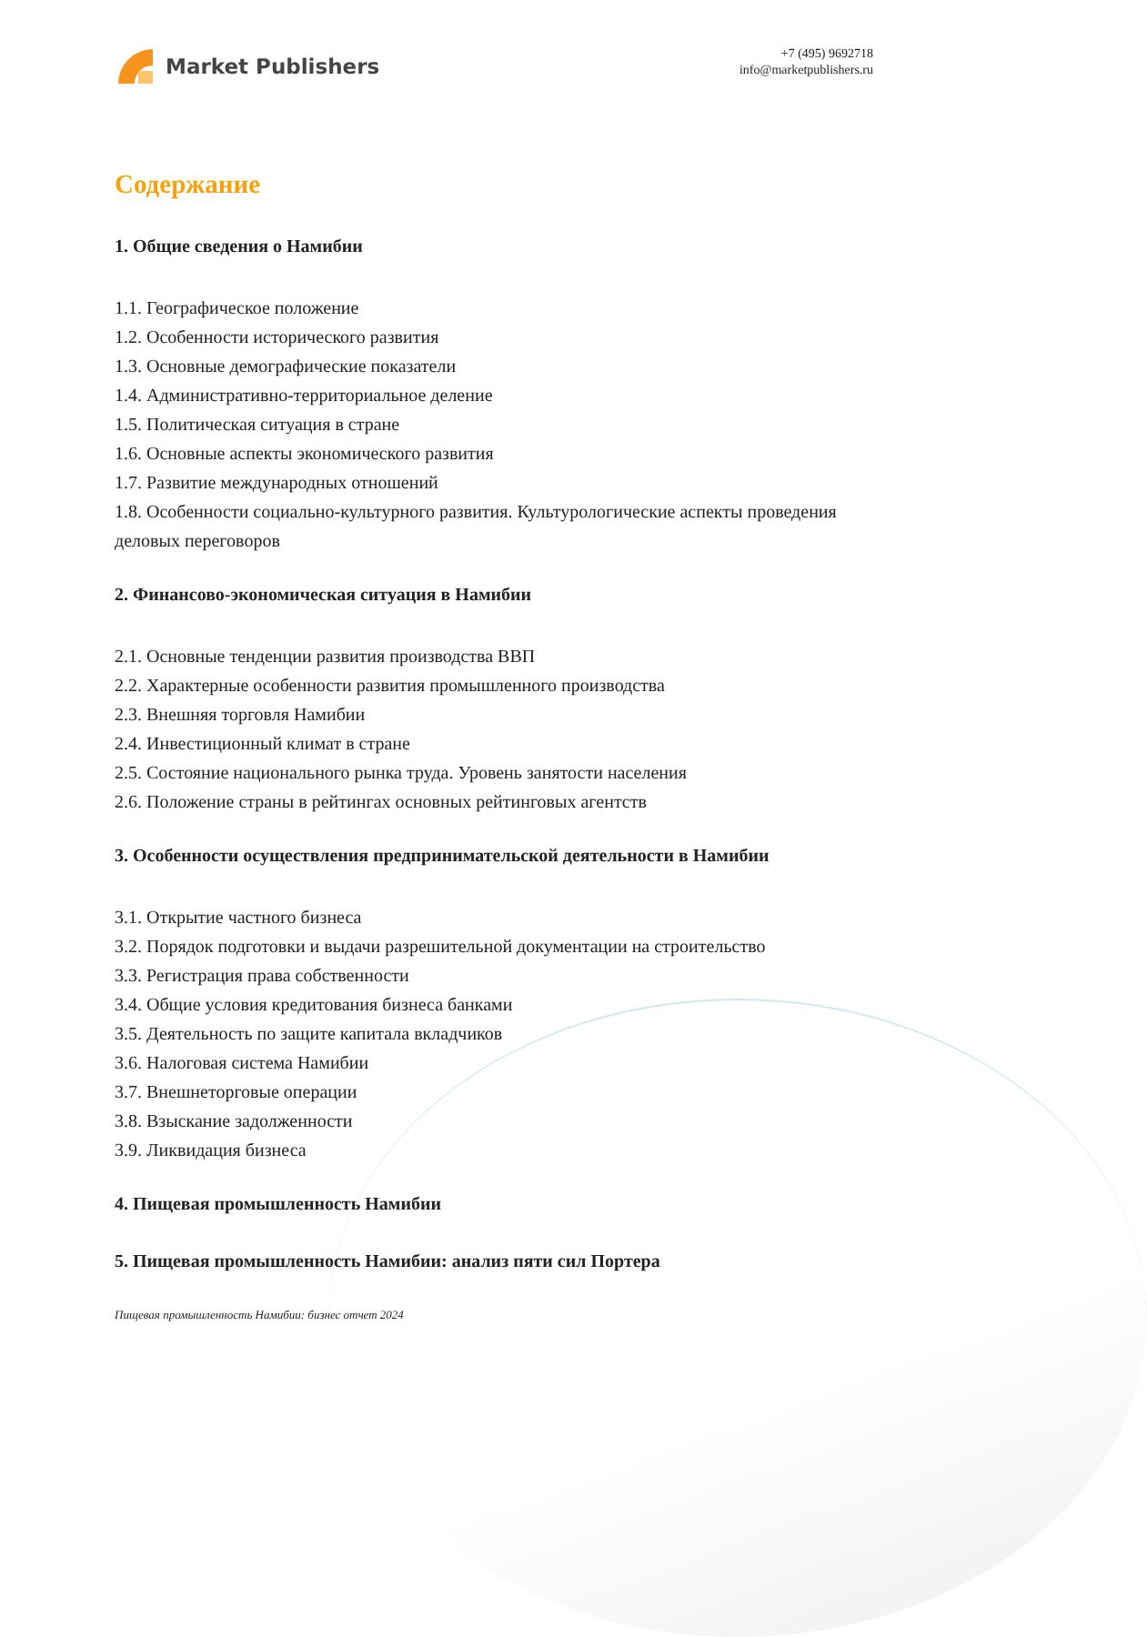Market Publishers
+7 (495) 9692718
info@marketpublishers.ru
Содержание
1. Общие сведения о Намибии
1.1. Географическое положение
1.2. Особенности исторического развития
1.3. Основные демографические показатели
1.4. Административно-территориальное деление
1.5. Политическая ситуация в стране
1.6. Основные аспекты экономического развития
1.7. Развитие международных отношений
1.8. Особенности социально-культурного развития. Культурологические аспекты проведения деловых переговоров
2. Финансово-экономическая ситуация в Намибии
2.1. Основные тенденции развития производства ВВП
2.2. Характерные особенности развития промышленного производства
2.3. Внешняя торговля Намибии
2.4. Инвестиционный климат в стране
2.5. Состояние национального рынка труда. Уровень занятости населения
2.6. Положение страны в рейтингах основных рейтинговых агентств
3. Особенности осуществления предпринимательской деятельности в Намибии
3.1. Открытие частного бизнеса
3.2. Порядок подготовки и выдачи разрешительной документации на строительство
3.3. Регистрация права собственности
3.4. Общие условия кредитования бизнеса банками
3.5. Деятельность по защите капитала вкладчиков
3.6. Налоговая система Намибии
3.7. Внешнеторговые операции
3.8. Взыскание задолженности
3.9. Ликвидация бизнеса
4. Пищевая промышленность Намибии
5. Пищевая промышленность Намибии: анализ пяти сил Портера
Пищевая промышленность Намибии: бизнес отчет 2024